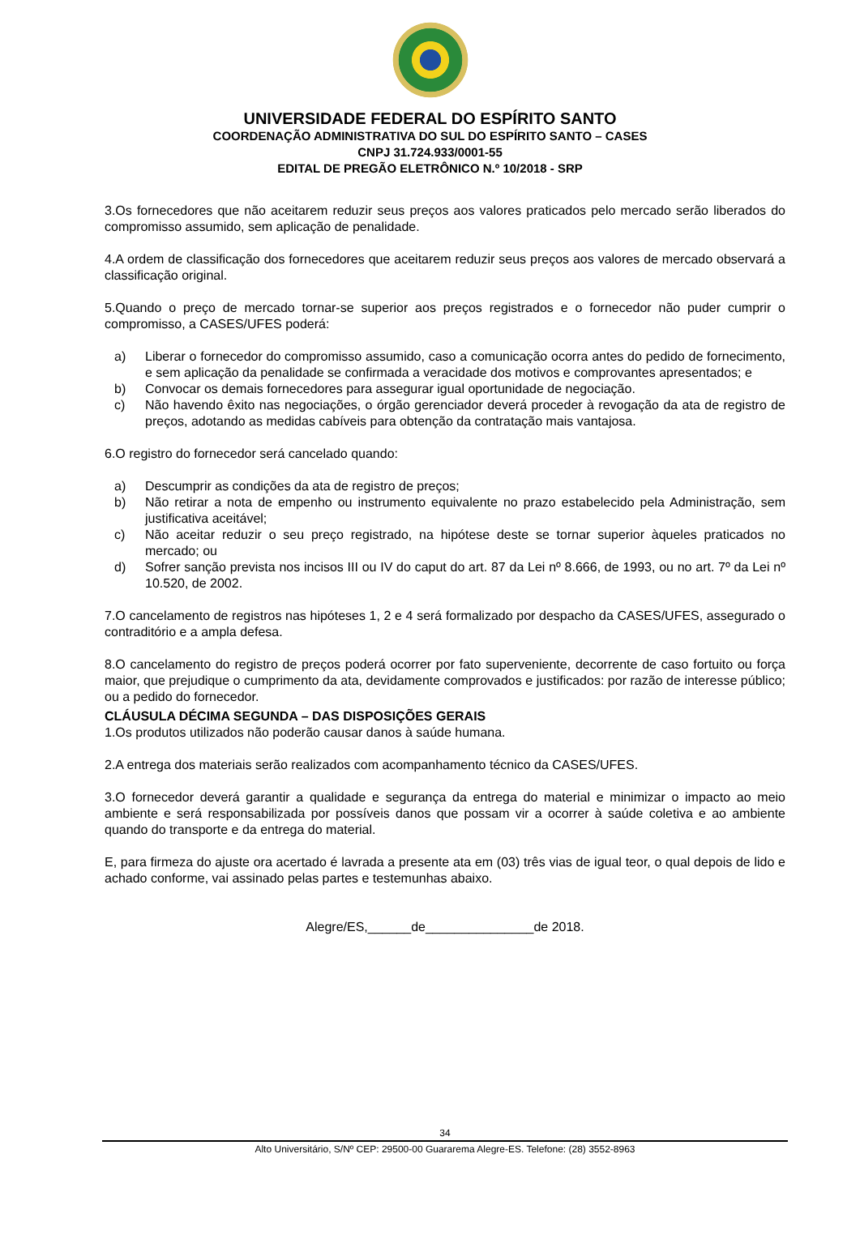UNIVERSIDADE FEDERAL DO ESPÍRITO SANTO
COORDENAÇÃO ADMINISTRATIVA DO SUL DO ESPÍRITO SANTO – CASES
CNPJ 31.724.933/0001-55
EDITAL DE PREGÃO ELETRÔNICO N.º 10/2018 - SRP
3.Os fornecedores que não aceitarem reduzir seus preços aos valores praticados pelo mercado serão liberados do compromisso assumido, sem aplicação de penalidade.
4.A ordem de classificação dos fornecedores que aceitarem reduzir seus preços aos valores de mercado observará a classificação original.
5.Quando o preço de mercado tornar-se superior aos preços registrados e o fornecedor não puder cumprir o compromisso, a CASES/UFES poderá:
a) Liberar o fornecedor do compromisso assumido, caso a comunicação ocorra antes do pedido de fornecimento, e sem aplicação da penalidade se confirmada a veracidade dos motivos e comprovantes apresentados; e
b) Convocar os demais fornecedores para assegurar igual oportunidade de negociação.
c) Não havendo êxito nas negociações, o órgão gerenciador deverá proceder à revogação da ata de registro de preços, adotando as medidas cabíveis para obtenção da contratação mais vantajosa.
6.O registro do fornecedor será cancelado quando:
a) Descumprir as condições da ata de registro de preços;
b) Não retirar a nota de empenho ou instrumento equivalente no prazo estabelecido pela Administração, sem justificativa aceitável;
c) Não aceitar reduzir o seu preço registrado, na hipótese deste se tornar superior àqueles praticados no mercado; ou
d) Sofrer sanção prevista nos incisos III ou IV do caput do art. 87 da Lei nº 8.666, de 1993, ou no art. 7º da Lei nº 10.520, de 2002.
7.O cancelamento de registros nas hipóteses 1, 2 e 4 será formalizado por despacho da CASES/UFES, assegurado o contraditório e a ampla defesa.
8.O cancelamento do registro de preços poderá ocorrer por fato superveniente, decorrente de caso fortuito ou força maior, que prejudique o cumprimento da ata, devidamente comprovados e justificados: por razão de interesse público; ou a pedido do fornecedor.
CLÁUSULA DÉCIMA SEGUNDA – DAS DISPOSIÇÕES GERAIS
1.Os produtos utilizados não poderão causar danos à saúde humana.
2.A entrega dos materiais serão realizados com acompanhamento técnico da CASES/UFES.
3.O fornecedor deverá garantir a qualidade e segurança da entrega do material e minimizar o impacto ao meio ambiente e será responsabilizada por possíveis danos que possam vir a ocorrer à saúde coletiva e ao ambiente quando do transporte e da entrega do material.
E, para firmeza do ajuste ora acertado é lavrada a presente ata em (03) três vias de igual teor, o qual depois de lido e achado conforme, vai assinado pelas partes e testemunhas abaixo.
Alegre/ES,______de_______________de 2018.
34
Alto Universitário, S/Nº CEP: 29500-00 Guararema Alegre-ES. Telefone: (28) 3552-8963